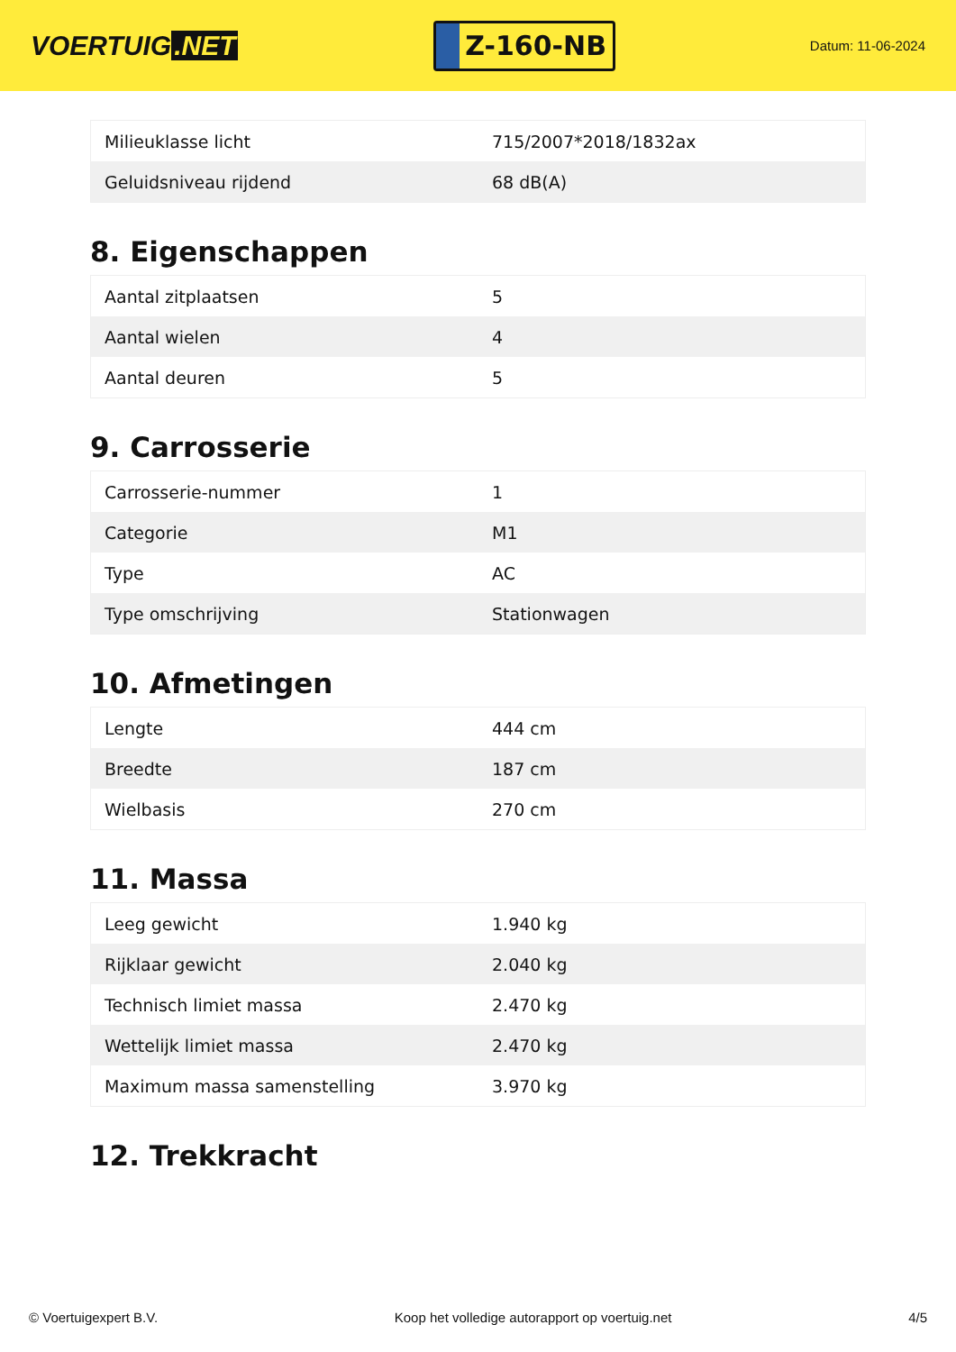VOERTUIG.NET
Z-160-NB
Datum: 11-06-2024
| Milieuklasse licht | 715/2007*2018/1832ax |
| Geluidsniveau rijdend | 68 dB(A) |
8. Eigenschappen
| Aantal zitplaatsen | 5 |
| Aantal wielen | 4 |
| Aantal deuren | 5 |
9. Carrosserie
| Carrosserie-nummer | 1 |
| Categorie | M1 |
| Type | AC |
| Type omschrijving | Stationwagen |
10. Afmetingen
| Lengte | 444 cm |
| Breedte | 187 cm |
| Wielbasis | 270 cm |
11. Massa
| Leeg gewicht | 1.940 kg |
| Rijklaar gewicht | 2.040 kg |
| Technisch limiet massa | 2.470 kg |
| Wettelijk limiet massa | 2.470 kg |
| Maximum massa samenstelling | 3.970 kg |
12. Trekkracht
© Voertuigexpert B.V. Koop het volledige autorapport op voertuig.net 4/5